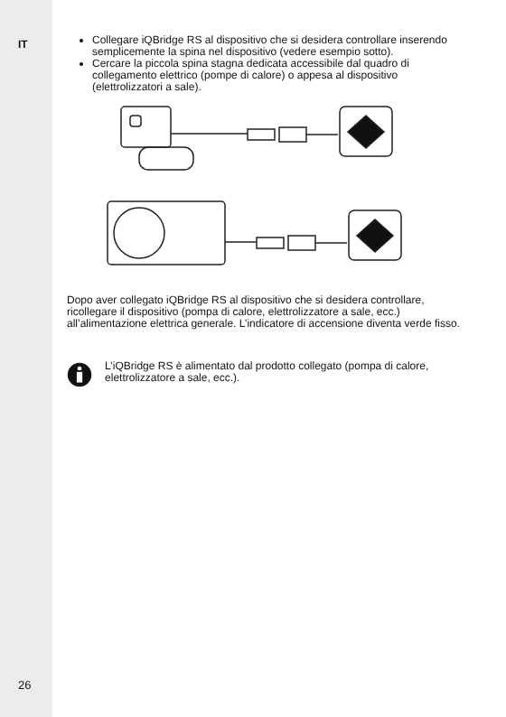IT
26
Collegare iQBridge RS al dispositivo che si desidera controllare inserendo semplicemente la spina nel dispositivo (vedere esempio sotto).
Cercare la piccola spina stagna dedicata accessibile dal quadro di collegamento elettrico (pompe di calore) o appesa al dispositivo (elettrolizzatori a sale).
Dopo aver collegato iQBridge RS al dispositivo che si desidera controllare, ricollegare il dispositivo (pompa di calore, elettrolizzatore a sale, ecc.) all’alimentazione elettrica generale. L’indicatore di accensione diventa verde fisso.
L’iQBridge RS è alimentato dal prodotto collegato (pompa di calore, elettrolizzatore a sale, ecc.).